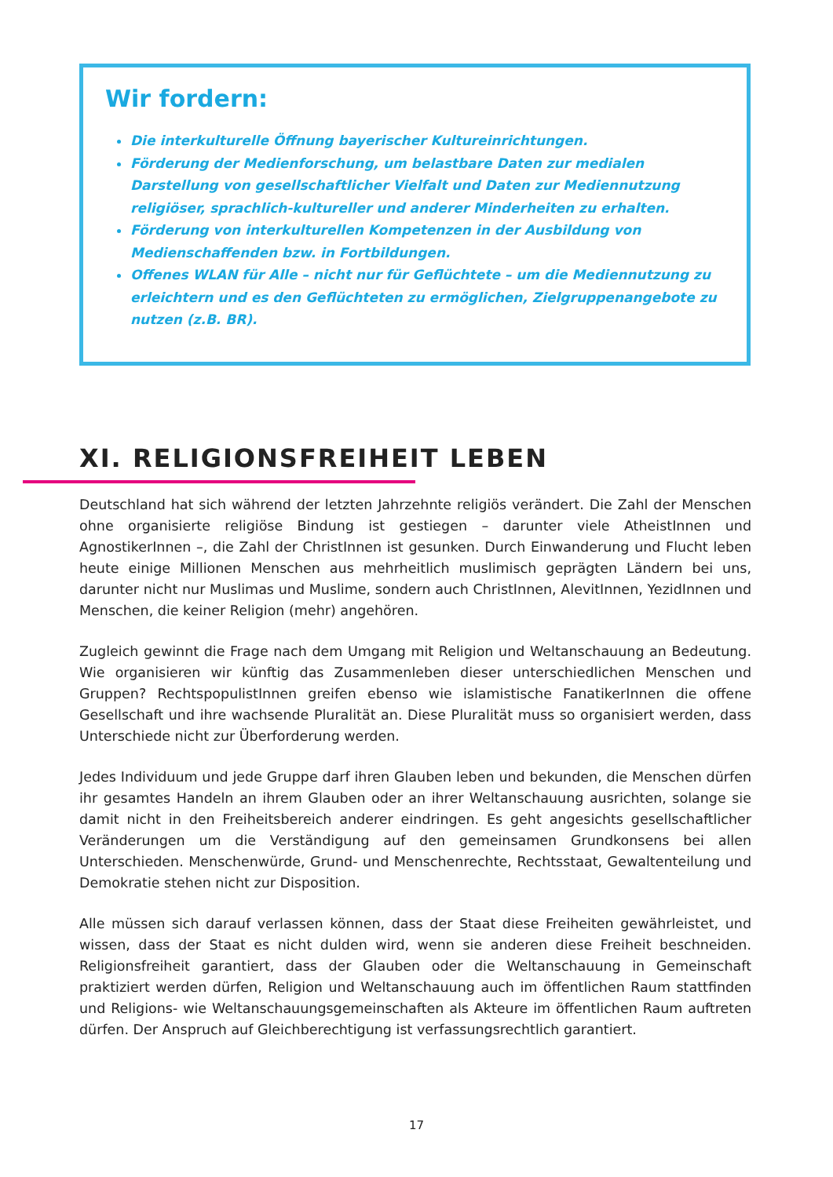Wir fordern:
Die interkulturelle Öffnung bayerischer Kultureinrichtungen.
Förderung der Medienforschung, um belastbare Daten zur medialen Darstellung von gesellschaftlicher Vielfalt und Daten zur Mediennutzung religiöser, sprachlich-kultureller und anderer Minderheiten zu erhalten.
Förderung von interkulturellen Kompetenzen in der Ausbildung von Medienschaffenden bzw. in Fortbildungen.
Offenes WLAN für Alle – nicht nur für Geflüchtete – um die Mediennutzung zu erleichtern und es den Geflüchteten zu ermöglichen, Zielgruppenangebote zu nutzen (z.B. BR).
XI. RELIGIONSFREIHEIT LEBEN
Deutschland hat sich während der letzten Jahrzehnte religiös verändert. Die Zahl der Menschen ohne organisierte religiöse Bindung ist gestiegen – darunter viele AtheistInnen und AgnostikerInnen –, die Zahl der ChristInnen ist gesunken. Durch Einwanderung und Flucht leben heute einige Millionen Menschen aus mehrheitlich muslimisch geprägten Ländern bei uns, darunter nicht nur Muslimas und Muslime, sondern auch ChristInnen, AlevitInnen, YezidInnen und Menschen, die keiner Religion (mehr) angehören.
Zugleich gewinnt die Frage nach dem Umgang mit Religion und Weltanschauung an Bedeutung. Wie organisieren wir künftig das Zusammenleben dieser unterschiedlichen Menschen und Gruppen? RechtspopulistInnen greifen ebenso wie islamistische FanatikerInnen die offene Gesellschaft und ihre wachsende Pluralität an. Diese Pluralität muss so organisiert werden, dass Unterschiede nicht zur Überforderung werden.
Jedes Individuum und jede Gruppe darf ihren Glauben leben und bekunden, die Menschen dürfen ihr gesamtes Handeln an ihrem Glauben oder an ihrer Weltanschauung ausrichten, solange sie damit nicht in den Freiheitsbereich anderer eindringen. Es geht angesichts gesellschaftlicher Veränderungen um die Verständigung auf den gemeinsamen Grundkonsens bei allen Unterschieden. Menschenwürde, Grund- und Menschenrechte, Rechtsstaat, Gewaltenteilung und Demokratie stehen nicht zur Disposition.
Alle müssen sich darauf verlassen können, dass der Staat diese Freiheiten gewährleistet, und wissen, dass der Staat es nicht dulden wird, wenn sie anderen diese Freiheit beschneiden. Religionsfreiheit garantiert, dass der Glauben oder die Weltanschauung in Gemeinschaft praktiziert werden dürfen, Religion und Weltanschauung auch im öffentlichen Raum stattfinden und Religions- wie Weltanschauungsgemeinschaften als Akteure im öffentlichen Raum auftreten dürfen. Der Anspruch auf Gleichberechtigung ist verfassungsrechtlich garantiert.
17